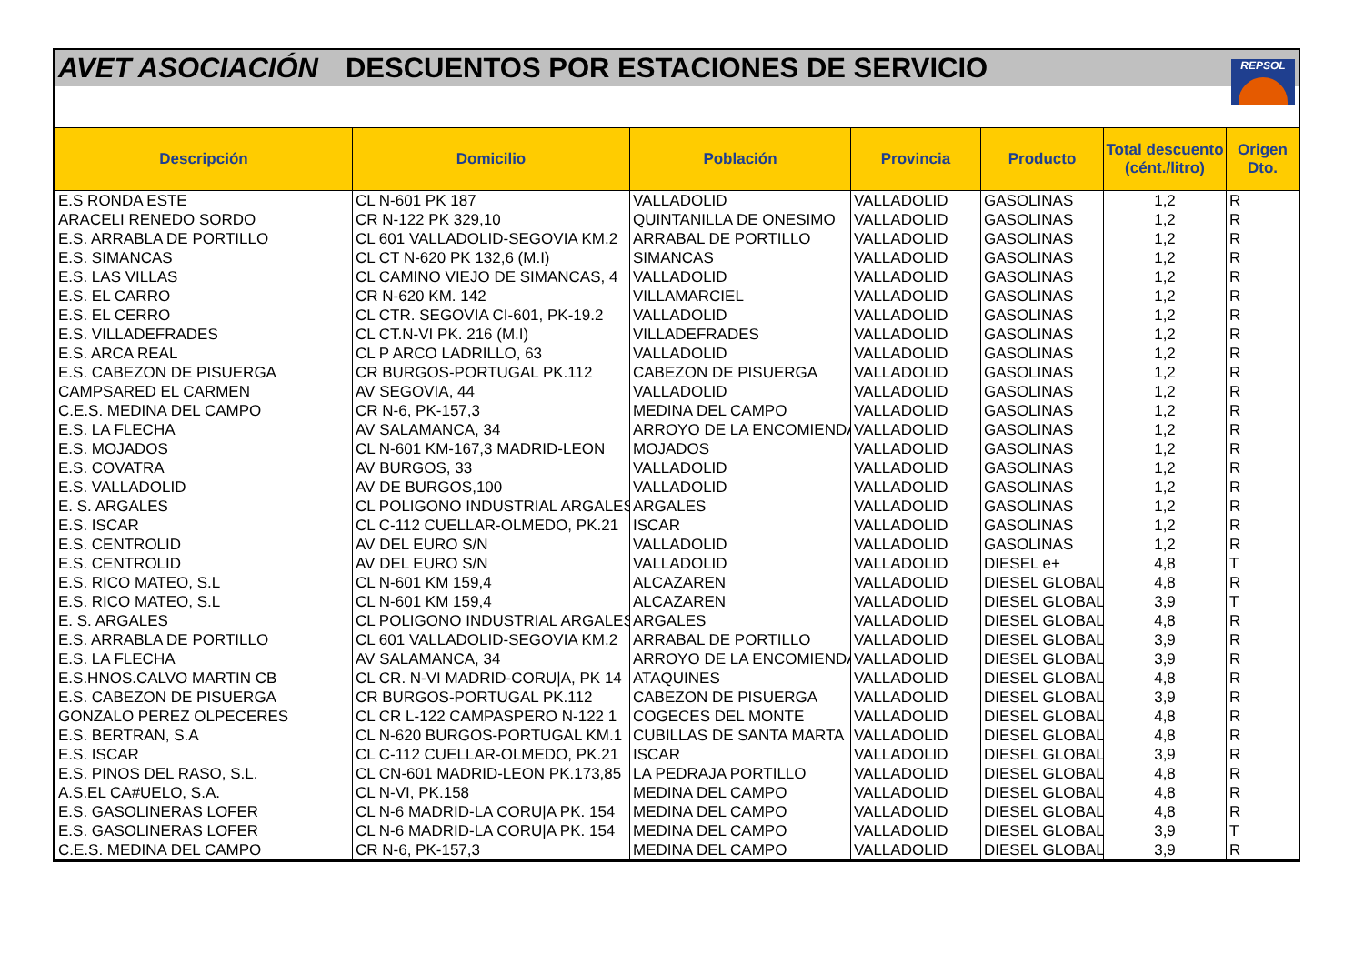AVET ASOCIACIÓN DESCUENTOS POR ESTACIONES DE SERVICIO
REPSOL
| Descripción | Domicilio | Población | Provincia | Producto | Total descuento (cént./litro) | Origen Dto. |
| --- | --- | --- | --- | --- | --- | --- |
| E.S RONDA ESTE | CL N-601 PK 187 | VALLADOLID | VALLADOLID | GASOLINAS | 1,2 | R |
| ARACELI RENEDO SORDO | CR N-122 PK 329,10 | QUINTANILLA DE ONESIMO | VALLADOLID | GASOLINAS | 1,2 | R |
| E.S. ARRABLA DE PORTILLO | CL 601 VALLADOLID-SEGOVIA KM.2 | ARRABAL DE PORTILLO | VALLADOLID | GASOLINAS | 1,2 | R |
| E.S. SIMANCAS | CL CT N-620 PK 132,6 (M.I) | SIMANCAS | VALLADOLID | GASOLINAS | 1,2 | R |
| E.S. LAS VILLAS | CL CAMINO VIEJO DE SIMANCAS, 4 | VALLADOLID | VALLADOLID | GASOLINAS | 1,2 | R |
| E.S. EL CARRO | CR N-620 KM. 142 | VILLAMARCIEL | VALLADOLID | GASOLINAS | 1,2 | R |
| E.S. EL CERRO | CL CTR. SEGOVIA CI-601, PK-19.2 | VALLADOLID | VALLADOLID | GASOLINAS | 1,2 | R |
| E.S. VILLADEFRADES | CL CT.N-VI PK. 216 (M.I) | VILLADEFRADES | VALLADOLID | GASOLINAS | 1,2 | R |
| E.S. ARCA REAL | CL P ARCO LADRILLO, 63 | VALLADOLID | VALLADOLID | GASOLINAS | 1,2 | R |
| E.S. CABEZON DE PISUERGA | CR BURGOS-PORTUGAL PK.112 | CABEZON DE PISUERGA | VALLADOLID | GASOLINAS | 1,2 | R |
| CAMPSARED EL CARMEN | AV SEGOVIA, 44 | VALLADOLID | VALLADOLID | GASOLINAS | 1,2 | R |
| C.E.S. MEDINA DEL CAMPO | CR N-6, PK-157,3 | MEDINA DEL CAMPO | VALLADOLID | GASOLINAS | 1,2 | R |
| E.S. LA FLECHA | AV SALAMANCA, 34 | ARROYO DE LA ENCOMIENDA | VALLADOLID | GASOLINAS | 1,2 | R |
| E.S. MOJADOS | CL N-601 KM-167,3 MADRID-LEON | MOJADOS | VALLADOLID | GASOLINAS | 1,2 | R |
| E.S. COVATRA | AV BURGOS, 33 | VALLADOLID | VALLADOLID | GASOLINAS | 1,2 | R |
| E.S. VALLADOLID | AV DE BURGOS,100 | VALLADOLID | VALLADOLID | GASOLINAS | 1,2 | R |
| E. S. ARGALES | CL POLIGONO INDUSTRIAL ARGALES | ARGALES | VALLADOLID | GASOLINAS | 1,2 | R |
| E.S. ISCAR | CL C-112 CUELLAR-OLMEDO, PK.21 | ISCAR | VALLADOLID | GASOLINAS | 1,2 | R |
| E.S. CENTROLID | AV DEL EURO S/N | VALLADOLID | VALLADOLID | GASOLINAS | 1,2 | R |
| E.S. CENTROLID | AV DEL EURO S/N | VALLADOLID | VALLADOLID | DIESEL e+ | 4,8 | T |
| E.S. RICO MATEO, S.L | CL N-601 KM 159,4 | ALCAZAREN | VALLADOLID | DIESEL GLOBAL | 4,8 | R |
| E.S. RICO MATEO, S.L | CL N-601 KM 159,4 | ALCAZAREN | VALLADOLID | DIESEL GLOBAL | 3,9 | T |
| E. S. ARGALES | CL POLIGONO INDUSTRIAL ARGALES | ARGALES | VALLADOLID | DIESEL GLOBAL | 4,8 | R |
| E.S. ARRABLA DE PORTILLO | CL 601 VALLADOLID-SEGOVIA KM.2 | ARRABAL DE PORTILLO | VALLADOLID | DIESEL GLOBAL | 3,9 | R |
| E.S. LA FLECHA | AV SALAMANCA, 34 | ARROYO DE LA ENCOMIENDA | VALLADOLID | DIESEL GLOBAL | 3,9 | R |
| E.S.HNOS.CALVO MARTIN CB | CL CR. N-VI MADRID-CORU/A, PK 14 | ATAQUINES | VALLADOLID | DIESEL GLOBAL | 4,8 | R |
| E.S. CABEZON DE PISUERGA | CR BURGOS-PORTUGAL PK.112 | CABEZON DE PISUERGA | VALLADOLID | DIESEL GLOBAL | 3,9 | R |
| GONZALO PEREZ OLPECERES | CL CR L-122 CAMPASPERO N-122 1 | COGECES DEL MONTE | VALLADOLID | DIESEL GLOBAL | 4,8 | R |
| E.S. BERTRAN, S.A | CL N-620 BURGOS-PORTUGAL KM.1 | CUBILLAS DE SANTA MARTA | VALLADOLID | DIESEL GLOBAL | 4,8 | R |
| E.S. ISCAR | CL C-112 CUELLAR-OLMEDO, PK.21 | ISCAR | VALLADOLID | DIESEL GLOBAL | 3,9 | R |
| E.S. PINOS DEL RASO, S.L. | CL CN-601 MADRID-LEON PK.173,85 | LA PEDRAJA PORTILLO | VALLADOLID | DIESEL GLOBAL | 4,8 | R |
| A.S.EL CA#UELO, S.A. | CL N-VI, PK.158 | MEDINA DEL CAMPO | VALLADOLID | DIESEL GLOBAL | 4,8 | R |
| E.S. GASOLINERAS LOFER | CL N-6 MADRID-LA CORU/A PK. 154 | MEDINA DEL CAMPO | VALLADOLID | DIESEL GLOBAL | 4,8 | R |
| E.S. GASOLINERAS LOFER | CL N-6 MADRID-LA CORU/A PK. 154 | MEDINA DEL CAMPO | VALLADOLID | DIESEL GLOBAL | 3,9 | T |
| C.E.S. MEDINA DEL CAMPO | CR N-6, PK-157,3 | MEDINA DEL CAMPO | VALLADOLID | DIESEL GLOBAL | 3,9 | R |